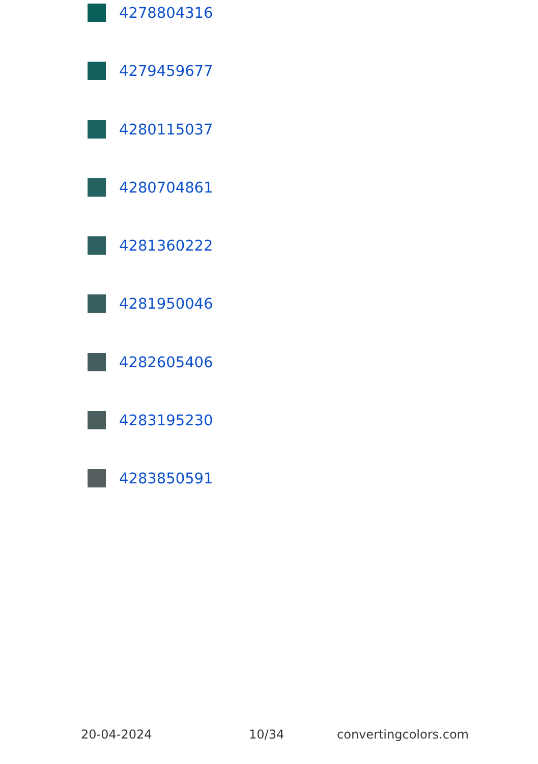4278804316
4279459677
4280115037
4280704861
4281360222
4281950046
4282605406
4283195230
4283850591
20-04-2024 10/34 convertingcolors.com